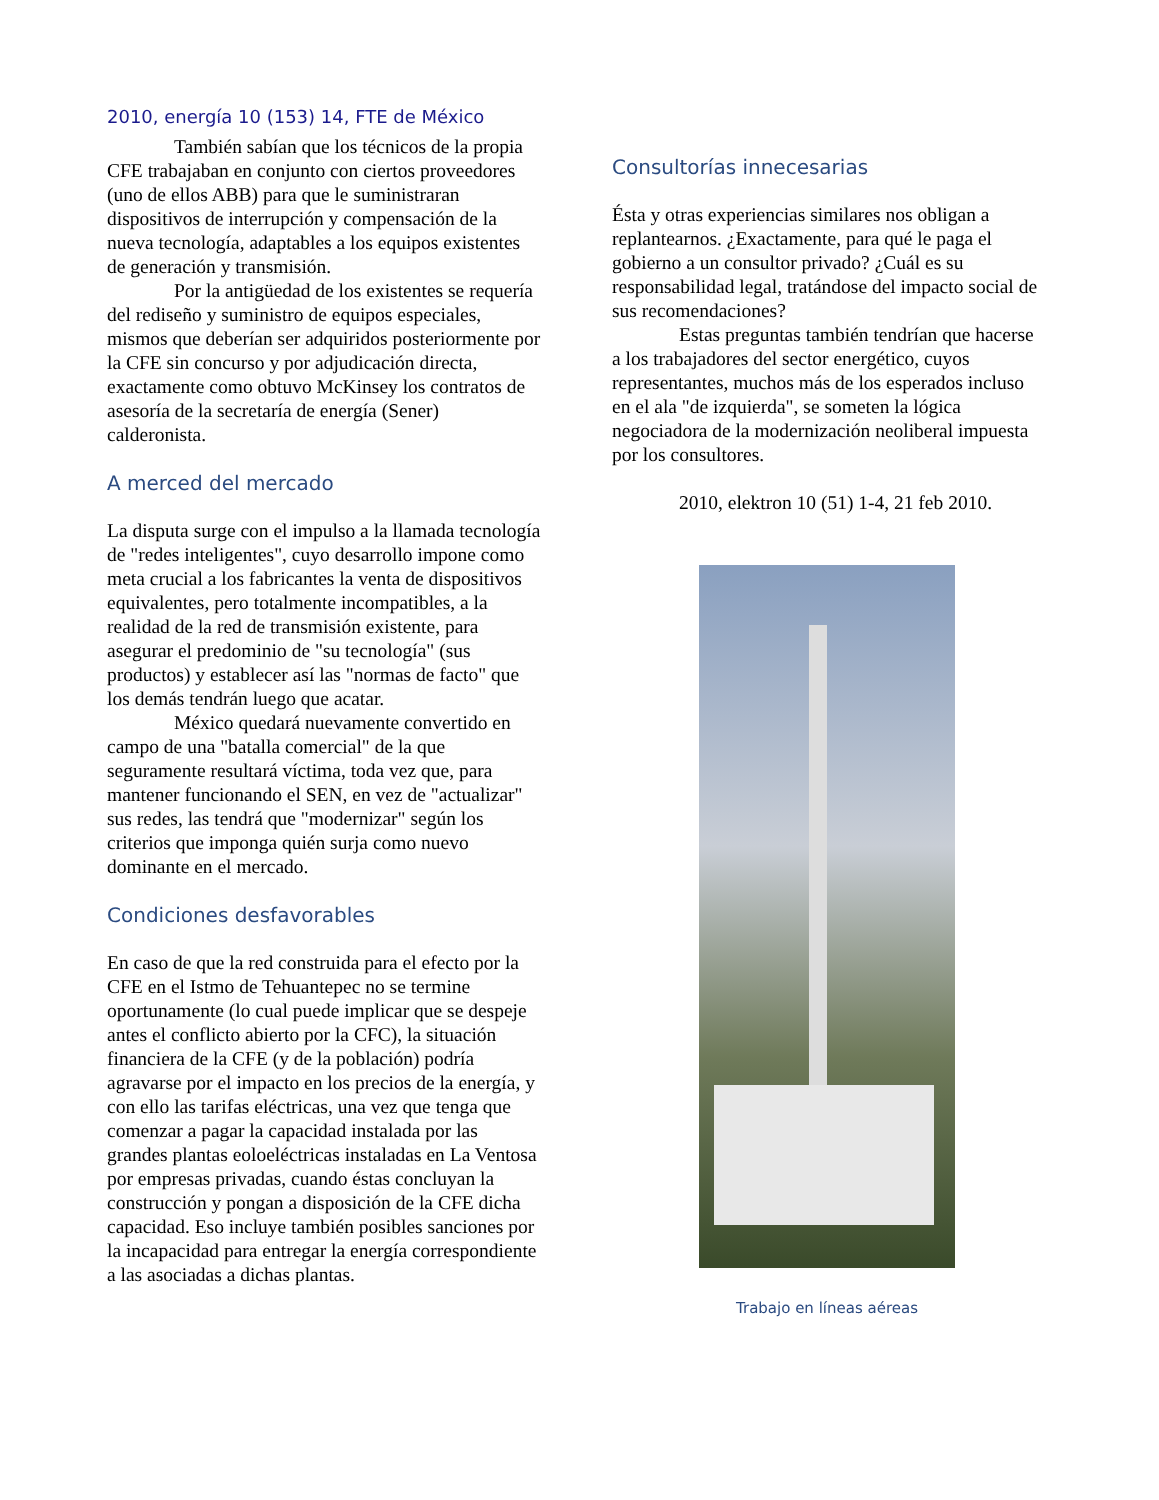2010, energía 10 (153) 14, FTE de México
También sabían que los técnicos de la propia CFE trabajaban en conjunto con ciertos proveedores (uno de ellos ABB) para que le suministraran dispositivos de interrupción y compensación de la nueva tecnología, adaptables a los equipos existentes de generación y transmisión.
Por la antigüedad de los existentes se requería del rediseño y suministro de equipos especiales, mismos que deberían ser adquiridos posteriormente por la CFE sin concurso y por adjudicación directa, exactamente como obtuvo McKinsey los contratos de asesoría de la secretaría de energía (Sener) calderonista.
A merced del mercado
La disputa surge con el impulso a la llamada tecnología de "redes inteligentes", cuyo desarrollo impone como meta crucial a los fabricantes la venta de dispositivos equivalentes, pero totalmente incompatibles, a la realidad de la red de transmisión existente, para asegurar el predominio de "su tecnología" (sus productos) y establecer así las "normas de facto" que los demás tendrán luego que acatar.
México quedará nuevamente convertido en campo de una "batalla comercial" de la que seguramente resultará víctima, toda vez que, para mantener funcionando el SEN, en vez de "actualizar" sus redes, las tendrá que "modernizar" según los criterios que imponga quién surja como nuevo dominante en el mercado.
Condiciones desfavorables
En caso de que la red construida para el efecto por la CFE en el Istmo de Tehuantepec no se termine oportunamente (lo cual puede implicar que se despeje antes el conflicto abierto por la CFC), la situación financiera de la CFE (y de la población) podría agravarse por el impacto en los precios de la energía, y con ello las tarifas eléctricas, una vez que tenga que comenzar a pagar la capacidad instalada por las grandes plantas eoloeléctricas instaladas en La Ventosa por empresas privadas, cuando éstas concluyan la construcción y pongan a disposición de la CFE dicha capacidad. Eso incluye también posibles sanciones por la incapacidad para entregar la energía correspondiente a las asociadas a dichas plantas.
Consultorías innecesarias
Ésta y otras experiencias similares nos obligan a replantearnos. ¿Exactamente, para qué le paga el gobierno a un consultor privado? ¿Cuál es su responsabilidad legal, tratándose del impacto social de sus recomendaciones?
Estas preguntas también tendrían que hacerse a los trabajadores del sector energético, cuyos representantes, muchos más de los esperados incluso en el ala "de izquierda", se someten la lógica negociadora de la modernización neoliberal impuesta por los consultores.
2010, elektron 10 (51) 1-4, 21 feb 2010.
Trabajo en líneas aéreas